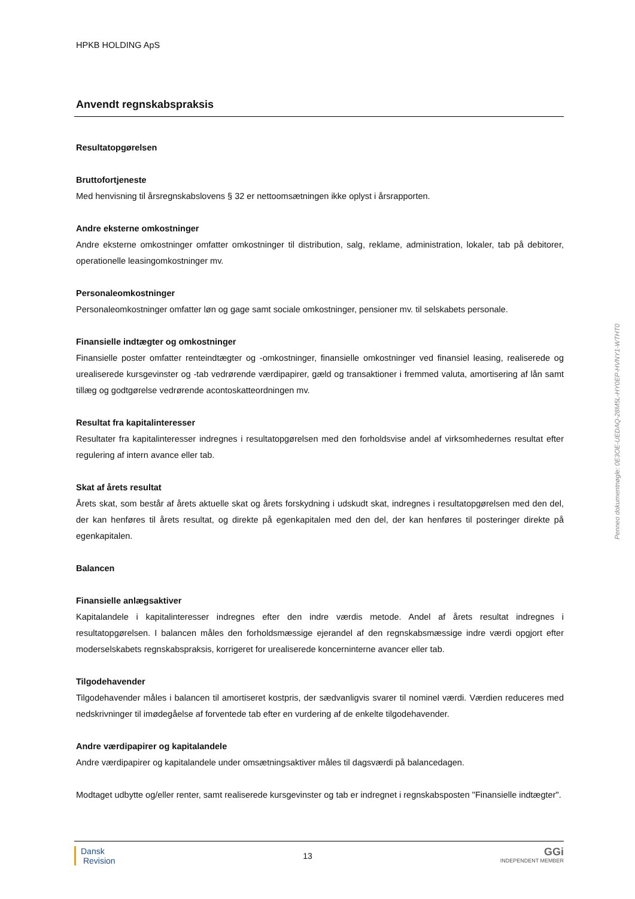HPKB HOLDING ApS
Anvendt regnskabspraksis
Resultatopgørelsen
Bruttofortjeneste
Med henvisning til årsregnskabslovens § 32 er nettoomsætningen ikke oplyst i årsrapporten.
Andre eksterne omkostninger
Andre eksterne omkostninger omfatter omkostninger til distribution, salg, reklame, administration, lokaler, tab på debitorer, operationelle leasingomkostninger mv.
Personaleomkostninger
Personaleomkostninger omfatter løn og gage samt sociale omkostninger, pensioner mv. til selskabets personale.
Finansielle indtægter og omkostninger
Finansielle poster omfatter renteindtægter og -omkostninger, finansielle omkostninger ved finansiel leasing, realiserede og urealiserede kursgevinster og -tab vedrørende værdipapirer, gæld og transaktioner i fremmed valuta, amortisering af lån samt tillæg og godtgørelse vedrørende acontoskatteordningen mv.
Resultat fra kapitalinteresser
Resultater fra kapitalinteresser indregnes i resultatopgørelsen med den forholdsvise andel af virksomhedernes resultat efter regulering af intern avance eller tab.
Skat af årets resultat
Årets skat, som består af årets aktuelle skat og årets forskydning i udskudt skat, indregnes i resultatopgørelsen med den del, der kan henføres til årets resultat, og direkte på egenkapitalen med den del, der kan henføres til posteringer direkte på egenkapitalen.
Balancen
Finansielle anlægsaktiver
Kapitalandele i kapitalinteresser indregnes efter den indre værdis metode. Andel af årets resultat indregnes i resultatopgørelsen. I balancen måles den forholdsmæssige ejerandel af den regnskabsmæssige indre værdi opgjort efter moderselskabets regnskabspraksis, korrigeret for urealiserede koncerninterne avancer eller tab.
Tilgodehavender
Tilgodehavender måles i balancen til amortiseret kostpris, der sædvanligvis svarer til nominel værdi. Værdien reduceres med nedskrivninger til imødegåelse af forventede tab efter en vurdering af de enkelte tilgodehavender.
Andre værdipapirer og kapitalandele
Andre værdipapirer og kapitalandele under omsætningsaktiver måles til dagsværdi på balancedagen.
Modtaget udbytte og/eller renter, samt realiserede kursgevinster og tab er indregnet i regnskabsposten "Finansielle indtægter".
Dansk
Revision
13
GGi
INDEPENDENT MEMBER
Penneo dokumentnøgle: 0E3OE-UEDAQ-28M5L-HY0EP-HVNY1-WTHT0